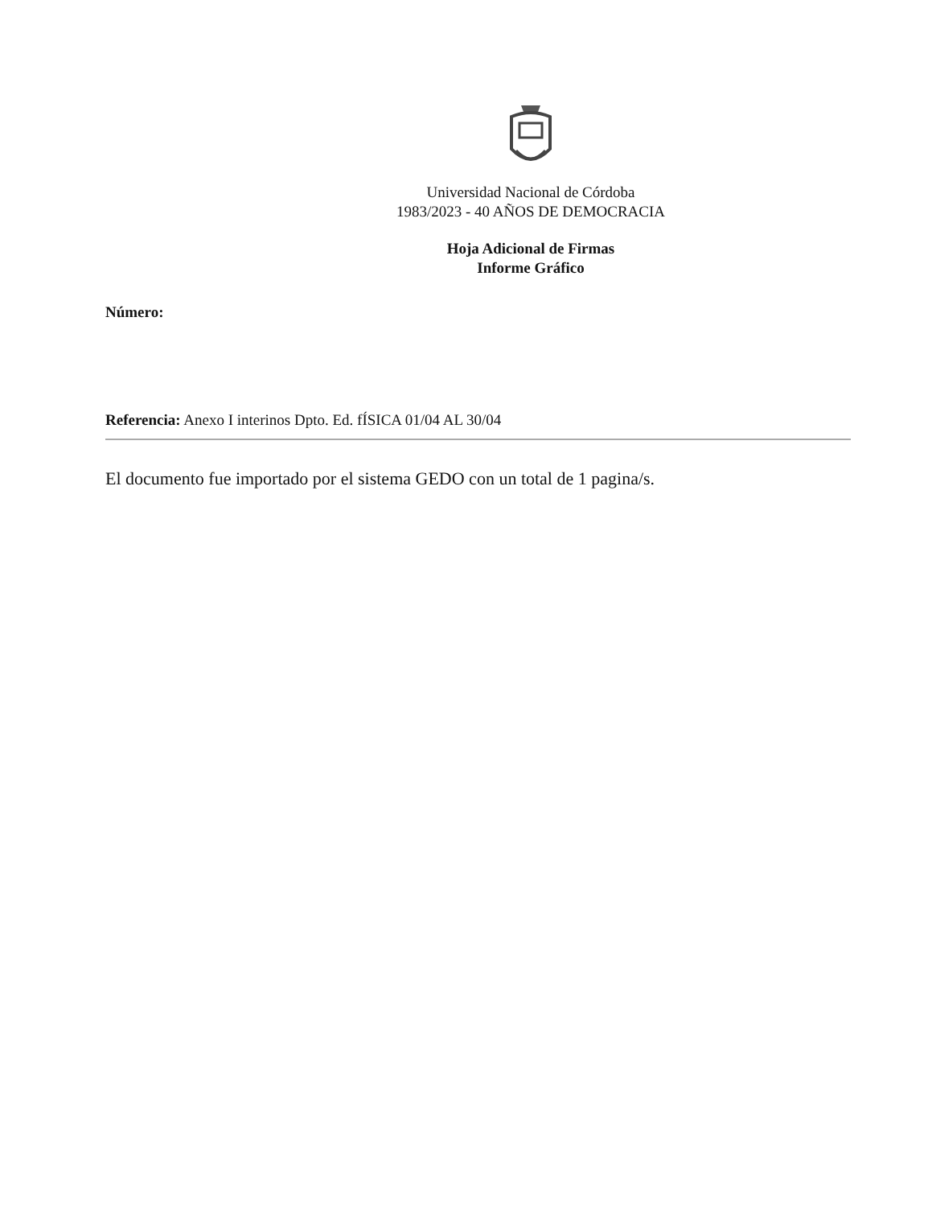Universidad Nacional de Córdoba
1983/2023 - 40 AÑOS DE DEMOCRACIA
Hoja Adicional de Firmas
Informe Gráfico
Número:
Referencia: Anexo I interinos Dpto. Ed. fÍSICA 01/04 AL 30/04
El documento fue importado por el sistema GEDO con un total de 1 pagina/s.